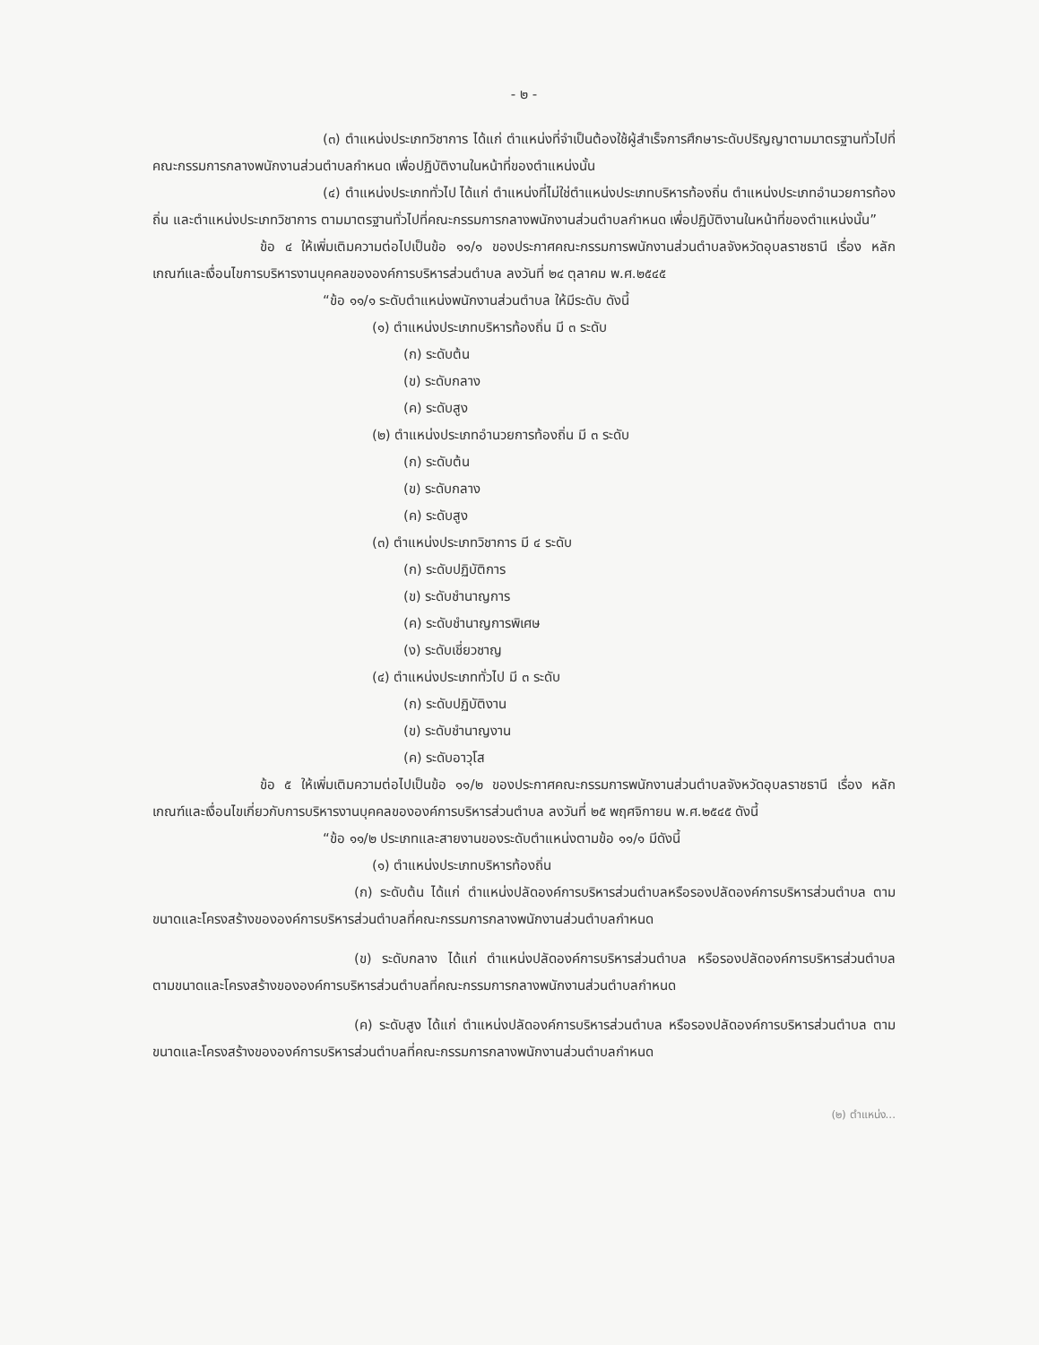- ๒ -
(๓) ตำแหน่งประเภทวิชาการ ได้แก่ ตำแหน่งที่จำเป็นต้องใช้ผู้สำเร็จการศึกษาระดับปริญญาตามมาตรฐานทั่วไปที่คณะกรรมการกลางพนักงานส่วนตำบลกำหนด เพื่อปฏิบัติงานในหน้าที่ของตำแหน่งนั้น
(๔) ตำแหน่งประเภททั่วไป ได้แก่ ตำแหน่งที่ไม่ใช่ตำแหน่งประเภทบริหารท้องถิ่น ตำแหน่งประเภทอำนวยการท้องถิ่น และตำแหน่งประเภทวิชาการ ตามมาตรฐานทั่วไปที่คณะกรรมการกลางพนักงานส่วนตำบลกำหนด เพื่อปฏิบัติงานในหน้าที่ของตำแหน่งนั้น”
ข้อ ๔ ให้เพิ่มเติมความต่อไปเป็นข้อ ๑๑/๑ ของประกาศคณะกรรมการพนักงานส่วนตำบลจังหวัดอุบลราชธานี เรื่อง หลักเกณฑ์และเงื่อนไขการบริหารงานบุคคลขององค์การบริหารส่วนตำบล ลงวันที่ ๒๔ ตุลาคม พ.ศ.๒๕๔๕
“ข้อ ๑๑/๑ ระดับตำแหน่งพนักงานส่วนตำบล ให้มีระดับ ดังนี้
(๑) ตำแหน่งประเภทบริหารท้องถิ่น มี ๓ ระดับ
(ก) ระดับต้น
(ข) ระดับกลาง
(ค) ระดับสูง
(๒) ตำแหน่งประเภทอำนวยการท้องถิ่น มี ๓ ระดับ
(ก) ระดับต้น
(ข) ระดับกลาง
(ค) ระดับสูง
(๓) ตำแหน่งประเภทวิชาการ มี ๔ ระดับ
(ก) ระดับปฏิบัติการ
(ข) ระดับชำนาญการ
(ค) ระดับชำนาญการพิเศษ
(ง) ระดับเชี่ยวชาญ
(๔) ตำแหน่งประเภททั่วไป มี ๓ ระดับ
(ก) ระดับปฏิบัติงาน
(ข) ระดับชำนาญงาน
(ค) ระดับอาวุโส
ข้อ ๕ ให้เพิ่มเติมความต่อไปเป็นข้อ ๑๑/๒ ของประกาศคณะกรรมการพนักงานส่วนตำบลจังหวัดอุบลราชธานี เรื่อง หลักเกณฑ์และเงื่อนไขเกี่ยวกับการบริหารงานบุคคลขององค์การบริหารส่วนตำบล ลงวันที่ ๒๕ พฤศจิกายน พ.ศ.๒๕๔๕ ดังนี้
“ข้อ ๑๑/๒ ประเภทและสายงานของระดับตำแหน่งตามข้อ ๑๑/๑ มีดังนี้
(๑) ตำแหน่งประเภทบริหารท้องถิ่น
(ก) ระดับต้น ได้แก่ ตำแหน่งปลัดองค์การบริหารส่วนตำบลหรือรองปลัดองค์การบริหารส่วนตำบล ตามขนาดและโครงสร้างขององค์การบริหารส่วนตำบลที่คณะกรรมการกลางพนักงานส่วนตำบลกำหนด
(ข) ระดับกลาง ได้แก่ ตำแหน่งปลัดองค์การบริหารส่วนตำบล หรือรองปลัดองค์การบริหารส่วนตำบล ตามขนาดและโครงสร้างขององค์การบริหารส่วนตำบลที่คณะกรรมการกลางพนักงานส่วนตำบลกำหนด
(ค) ระดับสูง ได้แก่ ตำแหน่งปลัดองค์การบริหารส่วนตำบล หรือรองปลัดองค์การบริหารส่วนตำบล ตามขนาดและโครงสร้างขององค์การบริหารส่วนตำบลที่คณะกรรมการกลางพนักงานส่วนตำบลกำหนด
(๒) ตำแหน่ง...